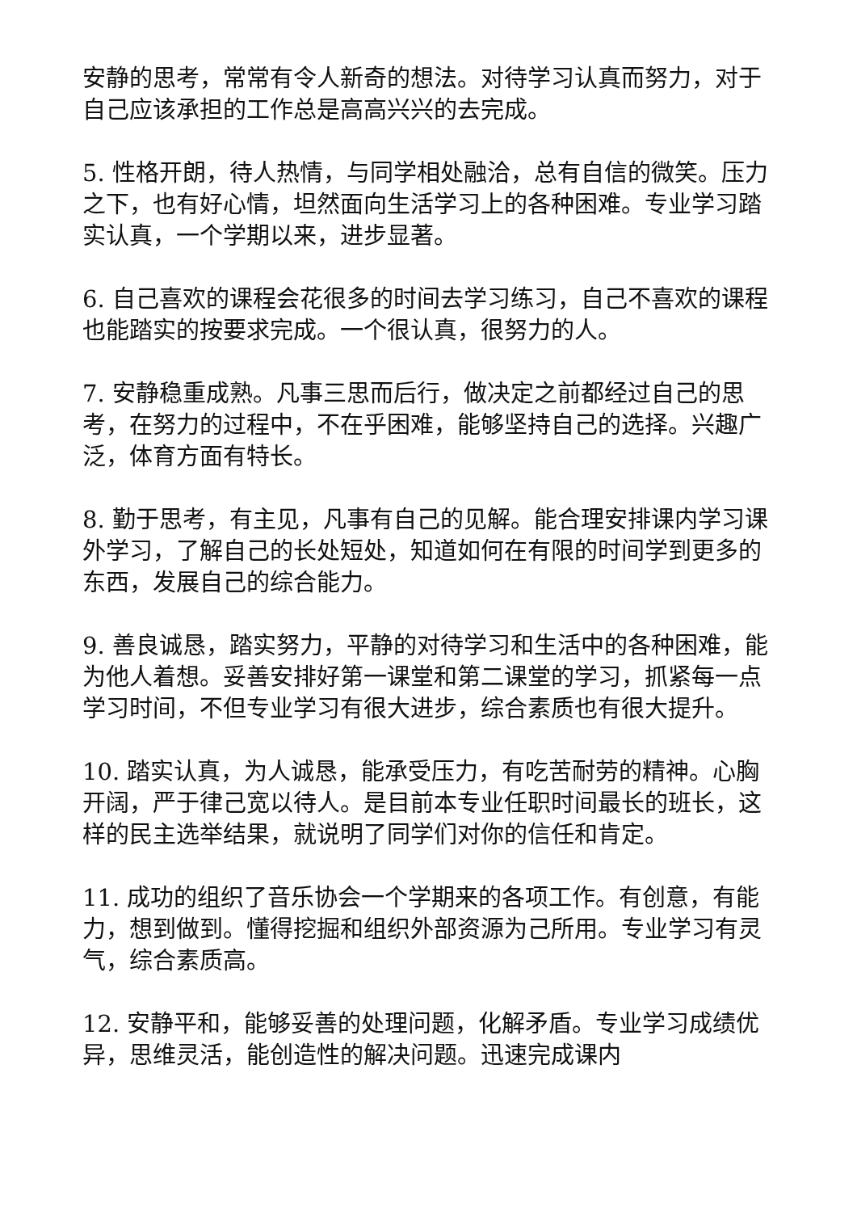安静的思考，常常有令人新奇的想法。对待学习认真而努力，对于自己应该承担的工作总是高高兴兴的去完成。
5. 性格开朗，待人热情，与同学相处融洽，总有自信的微笑。压力之下，也有好心情，坦然面向生活学习上的各种困难。专业学习踏实认真，一个学期以来，进步显著。
6. 自己喜欢的课程会花很多的时间去学习练习，自己不喜欢的课程也能踏实的按要求完成。一个很认真，很努力的人。
7. 安静稳重成熟。凡事三思而后行，做决定之前都经过自己的思考，在努力的过程中，不在乎困难，能够坚持自己的选择。兴趣广泛，体育方面有特长。
8. 勤于思考，有主见，凡事有自己的见解。能合理安排课内学习课外学习，了解自己的长处短处，知道如何在有限的时间学到更多的东西，发展自己的综合能力。
9. 善良诚恳，踏实努力，平静的对待学习和生活中的各种困难，能为他人着想。妥善安排好第一课堂和第二课堂的学习，抓紧每一点学习时间，不但专业学习有很大进步，综合素质也有很大提升。
10. 踏实认真，为人诚恳，能承受压力，有吃苦耐劳的精神。心胸开阔，严于律己宽以待人。是目前本专业任职时间最长的班长，这样的民主选举结果，就说明了同学们对你的信任和肯定。
11. 成功的组织了音乐协会一个学期来的各项工作。有创意，有能力，想到做到。懂得挖掘和组织外部资源为己所用。专业学习有灵气，综合素质高。
12. 安静平和，能够妥善的处理问题，化解矛盾。专业学习成绩优异，思维灵活，能创造性的解决问题。迅速完成课内